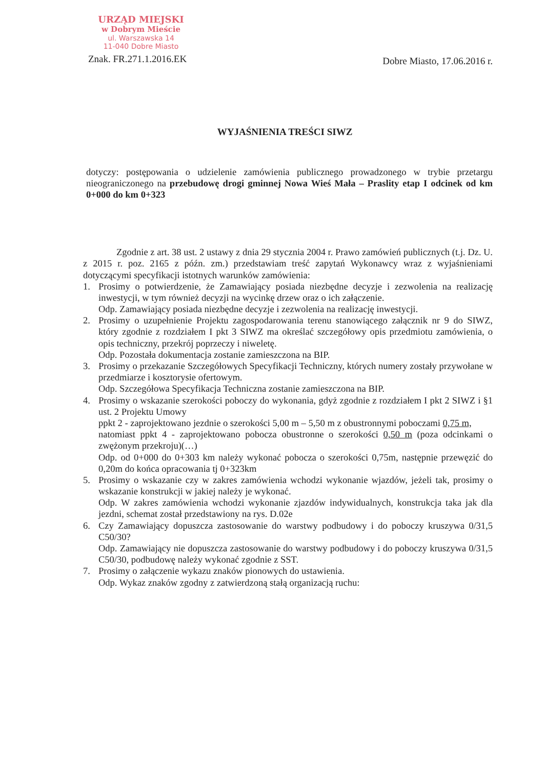URZĄD MIEJSKI
w Dobrym Mieście
ul. Warszawska 14
11-040 Dobre Miasto
Znak. FR.271.1.2016.EK
Dobre Miasto, 17.06.2016 r.
WYJAŚNIENIA TREŚCI SIWZ
dotyczy: postępowania o udzielenie zamówienia publicznego prowadzonego w trybie przetargu nieograniczonego na przebudowę drogi gminnej Nowa Wieś Mała – Praslity etap I odcinek od km 0+000 do km 0+323
Zgodnie z art. 38 ust. 2 ustawy z dnia 29 stycznia 2004 r. Prawo zamówień publicznych (t.j. Dz. U. z 2015 r. poz. 2165 z późn. zm.) przedstawiam treść zapytań Wykonawcy wraz z wyjaśnieniami dotyczącymi specyfikacji istotnych warunków zamówienia:
1. Prosimy o potwierdzenie, że Zamawiający posiada niezbędne decyzje i zezwolenia na realizację inwestycji, w tym również decyzji na wycinkę drzew oraz o ich załączenie.
Odp. Zamawiający posiada niezbędne decyzje i zezwolenia na realizację inwestycji.
2. Prosimy o uzupełnienie Projektu zagospodarowania terenu stanowiącego załącznik nr 9 do SIWZ, który zgodnie z rozdziałem I pkt 3 SIWZ ma określać szczegółowy opis przedmiotu zamówienia, o opis techniczny, przekrój poprzeczy i niweletę.
Odp. Pozostała dokumentacja zostanie zamieszczona na BIP.
3. Prosimy o przekazanie Szczegółowych Specyfikacji Techniczny, których numery zostały przywołane w przedmiarze i kosztorysie ofertowym.
Odp. Szczegółowa Specyfikacja Techniczna zostanie zamieszczona na BIP.
4. Prosimy o wskazanie szerokości poboczy do wykonania, gdyż zgodnie z rozdziałem I pkt 2 SIWZ i §1 ust. 2 Projektu Umowy
ppkt 2 - zaprojektowano jezdnie o szerokości 5,00 m – 5,50 m z obustronnymi poboczami 0,75 m,
natomiast ppkt 4 - zaprojektowano pobocza obustronne o szerokości 0,50 m (poza odcinkami o zwężonym przekroju)(…)
Odp. od 0+000 do 0+303 km należy wykonać pobocza o szerokości 0,75m, następnie przewęzić do 0,20m do końca opracowania tj 0+323km
5. Prosimy o wskazanie czy w zakres zamówienia wchodzi wykonanie wjazdów, jeżeli tak, prosimy o wskazanie konstrukcji w jakiej należy je wykonać.
Odp. W zakres zamówienia wchodzi wykonanie zjazdów indywidualnych, konstrukcja taka jak dla jezdni, schemat został przedstawiony na rys. D.02e
6. Czy Zamawiający dopuszcza zastosowanie do warstwy podbudowy i do poboczy kruszywa 0/31,5 C50/30?
Odp. Zamawiający nie dopuszcza zastosowanie do warstwy podbudowy i do poboczy kruszywa 0/31,5 C50/30, podbudowę należy wykonać zgodnie z SST.
7. Prosimy o załączenie wykazu znaków pionowych do ustawienia.
Odp. Wykaz znaków zgodny z zatwierdzoną stałą organizacją ruchu: